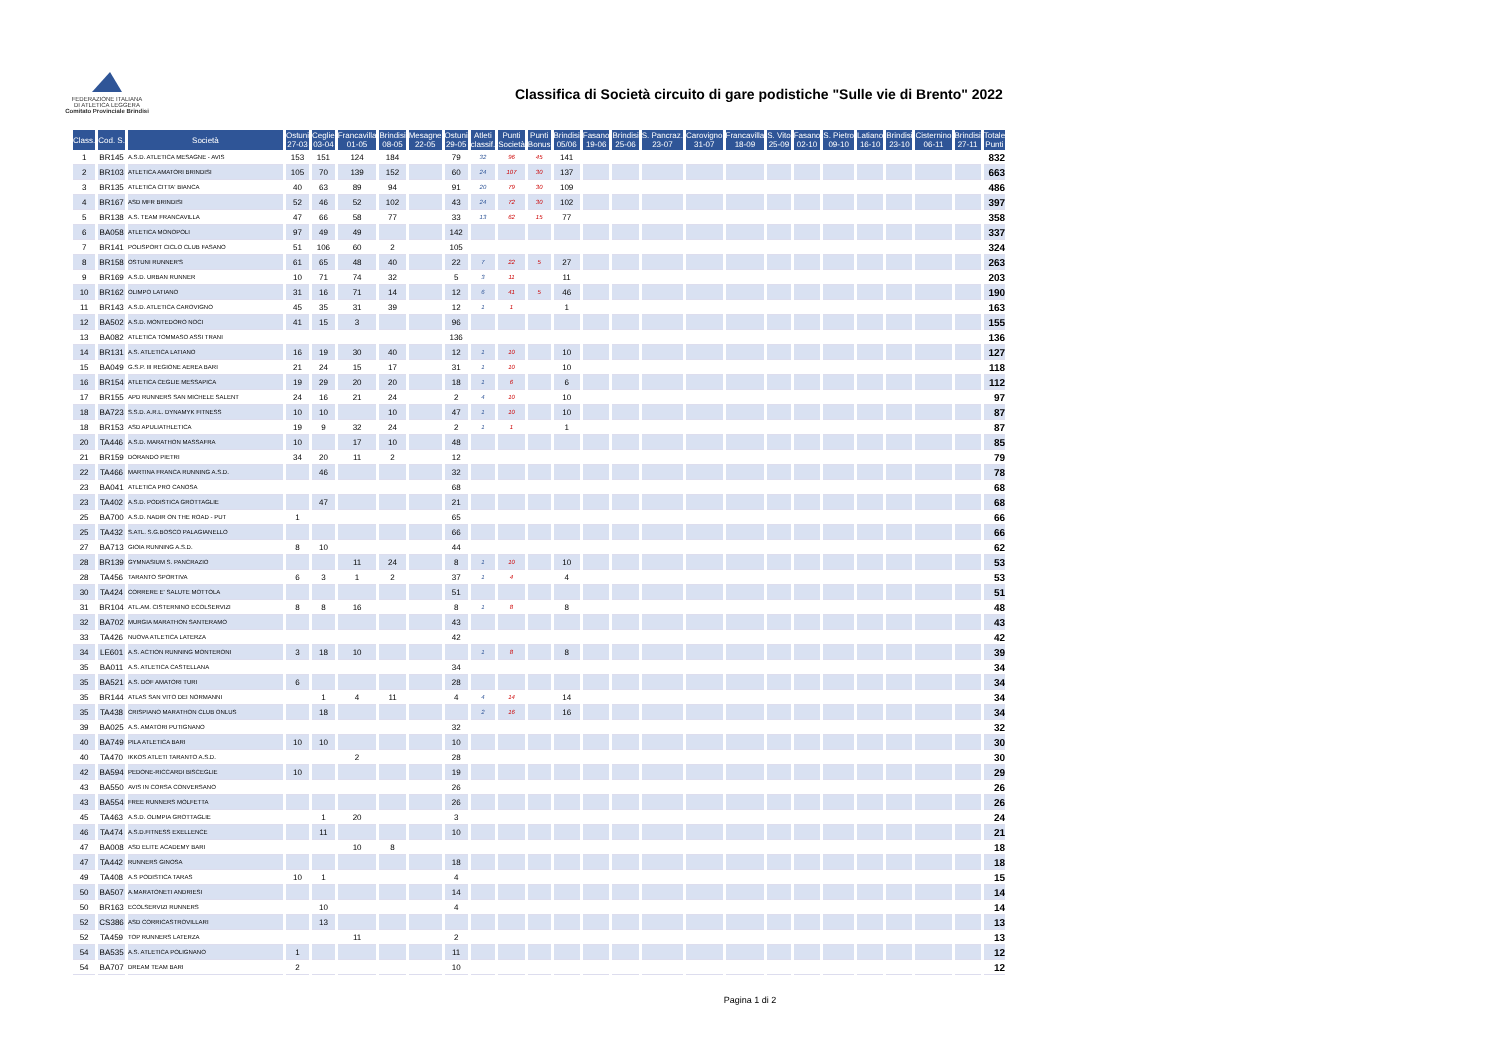FEDERAZIONE ITALIANA
DI ATLETICA LEGGERA
Comitato Provinciale Brindisi
Classifica di Società circuito di gare podistiche "Sulle vie di Brento" 2022
| Class. | Cod. S. | Società | Ostuni 27-03 | Ceglie 03-04 | Francavilla 01-05 | Brindisi 08-05 | Mesagne 22-05 | Ostuni 29-05 | Atleti classif. | Punti Società | Punti Bonus | Brindisi 05/06 | Fasano 19-06 | Brindisi 25-06 | S. Pancraz. 23-07 | Carovigno 31-07 | Francavilla 18-09 | S. Vito 25-09 | Fasano 02-10 | S. Pietro 09-10 | Latiano 16-10 | Brindisi 23-10 | Cisternino 06-11 | Brindisi 27-11 | Totale Punti |
| --- | --- | --- | --- | --- | --- | --- | --- | --- | --- | --- | --- | --- | --- | --- | --- | --- | --- | --- | --- | --- | --- | --- | --- | --- | --- |
| 1 | BR145 | A.S.D. ATLETICA MESAGNE - AVIS | 153 | 151 | 124 | 184 | | 79 | 32 | 96 | 45 | 141 | | | | | | | | | | | | | 832 |
| 2 | BR103 | ATLETICA AMATORI BRINDISI | 105 | 70 | 139 | 152 | | 60 | 24 | 107 | 30 | 137 | | | | | | | | | | | | | 663 |
| 3 | BR135 | ATLETICA CITTA' BIANCA | 40 | 63 | 89 | 94 | | 91 | 20 | 79 | 30 | 109 | | | | | | | | | | | | | 486 |
| 4 | BR167 | ASD MFR BRINDISI | 52 | 46 | 52 | 102 | | 43 | 24 | 72 | 30 | 102 | | | | | | | | | | | | | 397 |
| 5 | BR138 | A.S. TEAM FRANCAVILLA | 47 | 66 | 58 | 77 | | 33 | 13 | 62 | 15 | 77 | | | | | | | | | | | | | 358 |
| 6 | BA058 | ATLETICA MONOPOLI | 97 | 49 | 49 | | | 142 | | | | | | | | | | | | | | | | | 337 |
| 7 | BR141 | POLISPORT CICLO CLUB FASANO | 51 | 106 | 60 | 2 | | 105 | | | | | | | | | | | | | | | | | 324 |
| 8 | BR158 | OSTUNI RUNNER'S | 61 | 65 | 48 | 40 | | 22 | 7 | 22 | 5 | 27 | | | | | | | | | | | | | 263 |
| 9 | BR169 | A.S.D. URBAN RUNNER | 10 | 71 | 74 | 32 | | 5 | 3 | 11 | | 11 | | | | | | | | | | | | | 203 |
| 10 | BR162 | OLIMPO LATIANO | 31 | 16 | 71 | 14 | | 12 | 6 | 41 | 5 | 46 | | | | | | | | | | | | | 190 |
| 11 | BR143 | A.S.D. ATLETICA CAROVIGNO | 45 | 35 | 31 | 39 | | 12 | 1 | 1 | | 1 | | | | | | | | | | | | | 163 |
| 12 | BA502 | A.S.D. MONTEDORO NOCI | 41 | 15 | 3 | | | 96 | | | | | | | | | | | | | | | | | 155 |
| 13 | BA082 | ATLETICA TOMMASO ASSI TRANI | | | | | | 136 | | | | | | | | | | | | | | | | | 136 |
| 14 | BR131 | A.S. ATLETICA LATIANO | 16 | 19 | 30 | 40 | | 12 | 1 | 10 | | 10 | | | | | | | | | | | | | 127 |
| 15 | BA049 | G.S.P. III REGIONE AEREA BARI | 21 | 24 | 15 | 17 | | 31 | 1 | 10 | | 10 | | | | | | | | | | | | | 118 |
| 16 | BR154 | ATLETICA CEGLIE MESSAPICA | 19 | 29 | 20 | 20 | | 18 | 1 | 6 | | 6 | | | | | | | | | | | | | 112 |
| 17 | BR155 | APD RUNNERS SAN MICHELE SALENT | 24 | 16 | 21 | 24 | | 2 | 4 | 10 | | 10 | | | | | | | | | | | | | 97 |
| 18 | BA723 | S.S.D. A.R.L. DYNAMYK FITNESS | 10 | 10 | | 10 | | 47 | 1 | 10 | | 10 | | | | | | | | | | | | | 87 |
| 18 | BR153 | ASD APULIATHLETICA | 19 | 9 | 32 | 24 | | 2 | 1 | 1 | | 1 | | | | | | | | | | | | | 87 |
| 20 | TA446 | A.S.D. MARATHON MASSAFRA | 10 | | 17 | 10 | | 48 | | | | | | | | | | | | | | | | | 85 |
| 21 | BR159 | DORANDO PIETRI | 34 | 20 | 11 | 2 | | 12 | | | | | | | | | | | | | | | | | 79 |
| 22 | TA466 | MARTINA FRANCA RUNNING A.S.D. | | 46 | | | | 32 | | | | | | | | | | | | | | | | | 78 |
| 23 | BA041 | ATLETICA PRO CANOSA | | | | | | 68 | | | | | | | | | | | | | | | | | 68 |
| 23 | TA402 | A.S.D. PODISTICA GROTTAGLIE | | 47 | | | | 21 | | | | | | | | | | | | | | | | | 68 |
| 25 | BA700 | A.S.D. NADIR ON THE ROAD - PUT | 1 | | | | | 65 | | | | | | | | | | | | | | | | | 66 |
| 25 | TA432 | S.ATL. S.G.BOSCO PALAGIANELLO | | | | | | 66 | | | | | | | | | | | | | | | | | 66 |
| 27 | BA713 | GIOIA RUNNING A.S.D. | 8 | 10 | | | | 44 | | | | | | | | | | | | | | | | | 62 |
| 28 | BR139 | GYMNASIUM S. PANCRAZIO | | | 11 | 24 | | 8 | 1 | 10 | | 10 | | | | | | | | | | | | | 53 |
| 28 | TA456 | TARANTO SPORTIVA | 6 | 3 | 1 | 2 | | 37 | 1 | 4 | | 4 | | | | | | | | | | | | | 53 |
| 30 | TA424 | CORRERE E' SALUTE MOTTOLA | | | | | | 51 | | | | | | | | | | | | | | | | | 51 |
| 31 | BR104 | ATL.AM. CISTERNINO ECOLSERVIZI | 8 | 8 | 16 | | | 8 | 1 | 8 | | 8 | | | | | | | | | | | | | 48 |
| 32 | BA702 | MURGIA MARATHON SANTERAMO | | | | | | 43 | | | | | | | | | | | | | | | | | 43 |
| 33 | TA426 | NUOVA ATLETICA LATERZA | | | | | | 42 | | | | | | | | | | | | | | | | | 42 |
| 34 | LE601 | A.S. ACTION RUNNING MONTERONI | 3 | 18 | 10 | | | | 1 | 8 | | 8 | | | | | | | | | | | | | 39 |
| 35 | BA011 | A.S. ATLETICA CASTELLANA | | | | | | 34 | | | | | | | | | | | | | | | | | 34 |
| 35 | BA521 | A.S. DOF AMATORI TURI | 6 | | | | | 28 | | | | | | | | | | | | | | | | | 34 |
| 35 | BR144 | ATLAS SAN VITO DEI NORMANNI | | 1 | 4 | 11 | | 4 | 4 | 14 | | 14 | | | | | | | | | | | | | 34 |
| 35 | TA438 | CRISPIANO MARATHON CLUB ONLUS | | 18 | | | | | 2 | 16 | | 16 | | | | | | | | | | | | | 34 |
| 39 | BA025 | A.S. AMATORI PUTIGNANO | | | | | | 32 | | | | | | | | | | | | | | | | | 32 |
| 40 | BA749 | PILA ATLETICA BARI | 10 | 10 | | | | 10 | | | | | | | | | | | | | | | | | 30 |
| 40 | TA470 | IKKOS ATLETI TARANTO A.S.D. | | | 2 | | | 28 | | | | | | | | | | | | | | | | | 30 |
| 42 | BA594 | PEDONE-RICCARDI BISCEGLIE | 10 | | | | | 19 | | | | | | | | | | | | | | | | | 29 |
| 43 | BA550 | AVIS IN CORSA CONVERSANO | | | | | | 26 | | | | | | | | | | | | | | | | | 26 |
| 43 | BA554 | FREE RUNNERS MOLFETTA | | | | | | 26 | | | | | | | | | | | | | | | | | 26 |
| 45 | TA463 | A.S.D. OLIMPIA GROTTAGLIE | | 1 | 20 | | | 3 | | | | | | | | | | | | | | | | | 24 |
| 46 | TA474 | A.S.D.FITNESS EXELLENCE | | 11 | | | | 10 | | | | | | | | | | | | | | | | | 21 |
| 47 | BA008 | ASD ELITE ACADEMY BARI | | | 10 | 8 | | | | | | | | | | | | | | | | | | | 18 |
| 47 | TA442 | RUNNERS GINOSA | | | | | | 18 | | | | | | | | | | | | | | | | | 18 |
| 49 | TA408 | A.S PODISTICA TARAS | 10 | 1 | | | | 4 | | | | | | | | | | | | | | | | | 15 |
| 50 | BA507 | A.MARATONETI ANDRIESI | | | | | | 14 | | | | | | | | | | | | | | | | | 14 |
| 50 | BR163 | ECOLSERVIZI RUNNERS | | 10 | | | | 4 | | | | | | | | | | | | | | | | | 14 |
| 52 | CS386 | ASD CORRICASTROVILLARI | | 13 | | | | | | | | | | | | | | | | | | | | | 13 |
| 52 | TA459 | TOP RUNNERS LATERZA | | | 11 | | | 2 | | | | | | | | | | | | | | | | | 13 |
| 54 | BA535 | A.S. ATLETICA POLIGNANO | 1 | | | | | 11 | | | | | | | | | | | | | | | | | 12 |
| 54 | BA707 | DREAM TEAM BARI | 2 | | | | | 10 | | | | | | | | | | | | | | | | | 12 |
Pagina 1 di 2